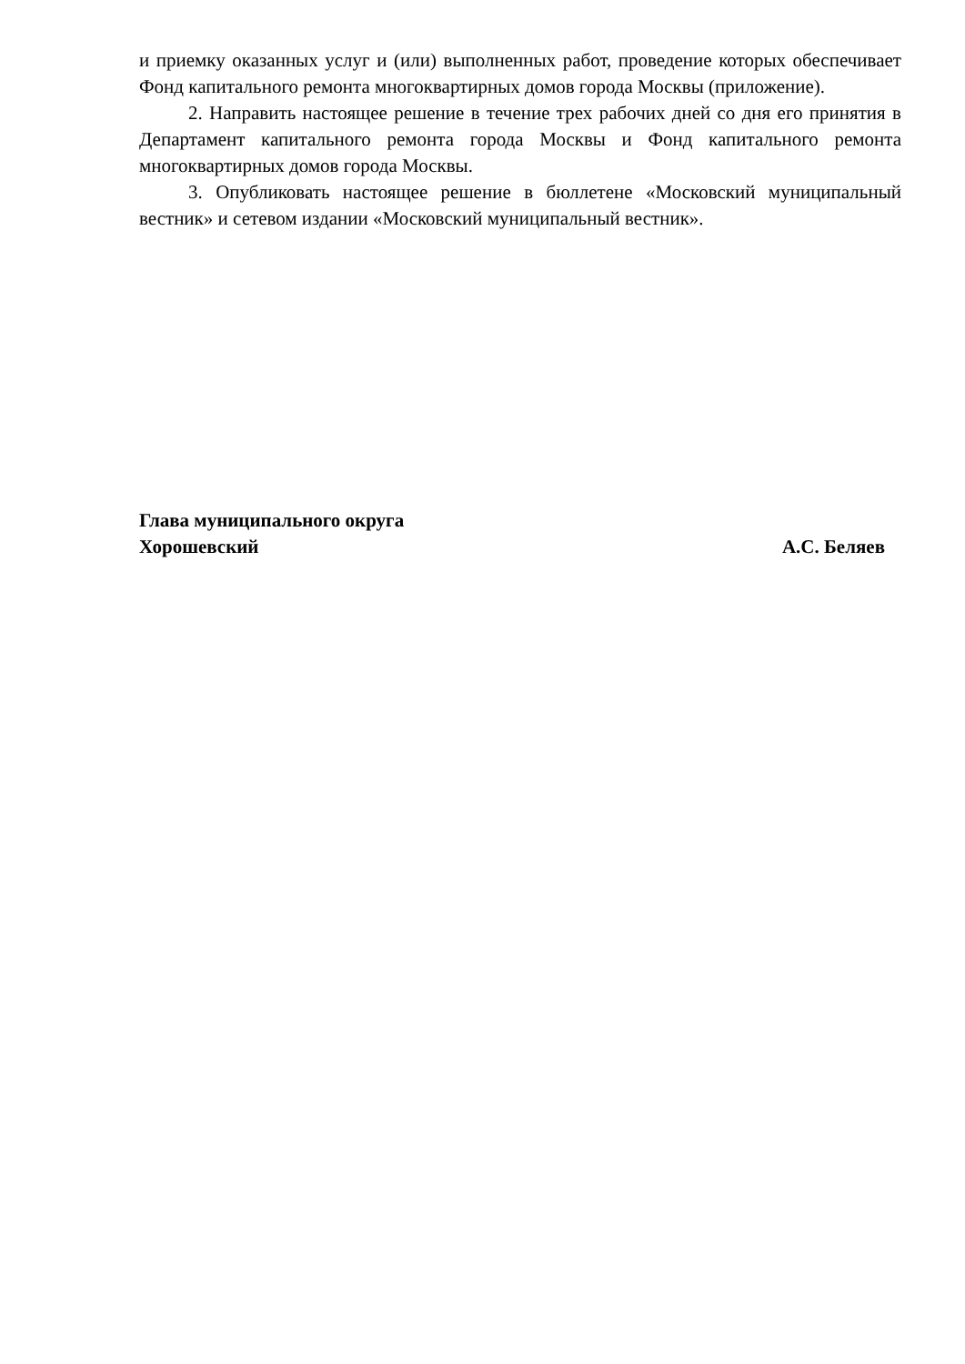и приемку оказанных услуг и (или) выполненных работ, проведение которых обеспечивает Фонд капитального ремонта многоквартирных домов города Москвы (приложение).
2. Направить настоящее решение в течение трех рабочих дней со дня его принятия в Департамент капитального ремонта города Москвы и Фонд капитального ремонта многоквартирных домов города Москвы.
3. Опубликовать настоящее решение в бюллетене «Московский муниципальный вестник» и сетевом издании «Московский муниципальный вестник».
Глава муниципального округа
Хорошевский А.С. Беляев